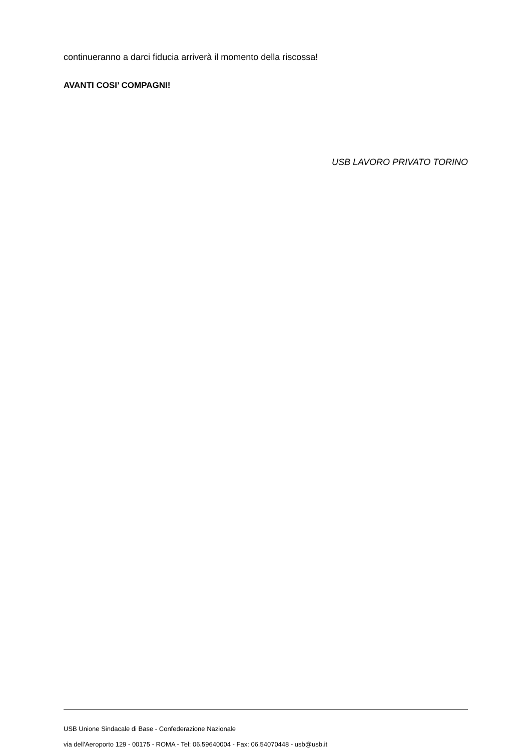continueranno a darci fiducia arriverà il momento della riscossa!
AVANTI COSI’ COMPAGNI!
USB LAVORO PRIVATO TORINO
USB Unione Sindacale di Base - Confederazione Nazionale
via dell'Aeroporto 129 - 00175 - ROMA - Tel: 06.59640004 - Fax: 06.54070448 - usb@usb.it